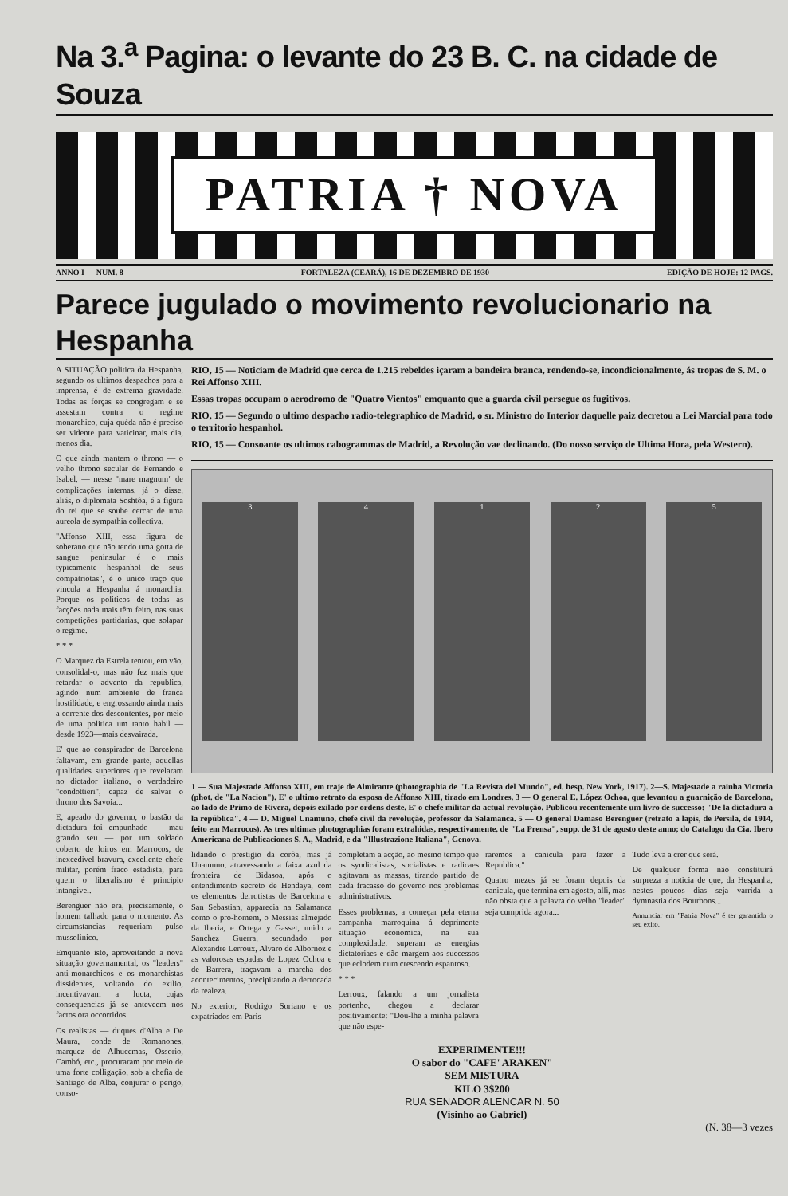Na 3.<sup>a</sup> Pagina: o levante do 23 B. C. na cidade de Souza
PATRIA † NOVA
ANNO I — NUM. 8 FORTALEZA (CEARÁ), 16 DE DEZEMBRO DE 1930 EDIÇÃO DE HOJE: 12 PAGS.
Parece jugulado o movimento revolucionario na Hespanha
A SITUAÇÃO politica da Hespanha, segundo os ultimos despachos para a imprensa, é de extrema gravidade. Todas as forças se congregam e se assestam contra o regime monarchico, cuja quéda não é preciso ser vidente para vaticinar, mais dia, menos dia.
O que ainda mantem o throno — o velho throno secular de Fernando e Isabel, — nesse "mare magnum" de complicações internas, já o disse, aliás, o diplomata Soshtôa, é a figura do rei que se soube cercar de uma aureola de sympathia collectiva.
"Affonso XIII, essa figura de soberano que não tendo uma gotta de sangue peninsular é o mais typicamente hespanhol de seus compatriotas", é o unico traço que vincula a Hespanha á monarchia. Porque os politicos de todas as facções nada mais têm feito, nas suas competições partidarias, que solapar o regime.
* * *
O Marquez da Estrela tentou, em vão, consolidal-o, mas não fez mais que retardar o advento da republica, agindo num ambiente de franca hostilidade, e engrossando ainda mais a corrente dos descontentes, por meio de uma politica um tanto habil — desde 1923—mais desvairada.
E' que ao conspirador de Barcelona faltavam, em grande parte, aquellas qualidades superiores que revelaram no dictador italiano, o verdadeiro "condottieri", capaz de salvar o throno dos Savoia...
E, apeado do governo, o bastão da dictadura foi empunhado — mau grando seu — por um soldado coberto de loiros em Marrocos, de inexcedivel bravura, excellente chefe militar, porém fraco estadista, para quem o liberalismo é principio intangivel.
Berenguer não era, precisamente, o homem talhado para o momento. As circumstancias requeriam pulso mussolinico.
Emquanto isto, aproveitando a nova situação governamental, os "leaders" anti-monarchicos e os monarchistas dissidentes, voltando do exilio, incentivavam a lucta, cujas consequencias já se anteveem nos factos ora occorridos.
Os realistas — duques d'Alba e De Maura, conde de Romanones, marquez de Alhucemas, Ossorio, Cambó, etc., procuraram por meio de uma forte colligação, sob a chefia de Santiago de Alba, conjurar o perigo, conso-
RIO, 15 — Noticiam de Madrid que cerca de 1.215 rebeldes içaram a bandeira branca, rendendo-se, incondicionalmente, ás tropas de S. M. o Rei Affonso XIII.
Essas tropas occupam o aerodromo de "Quatro Vientos" emquanto que a guarda civil persegue os fugitivos.
RIO, 15 — Segundo o ultimo despacho radio-telegraphico de Madrid, o sr. Ministro do Interior daquelle paiz decretou a Lei Marcial para todo o territorio hespanhol.
RIO, 15 — Consoante os ultimos cabogrammas de Madrid, a Revolução vae declinando. (Do nosso serviço de Ultima Hora, pela Western).
3 4 1 2 5
1 — Sua Majestade Affonso XIII, em traje de Almirante (photographia de "La Revista del Mundo", ed. hesp. New York, 1917). 2—S. Majestade a rainha Victoria (phot. de "La Nacion"). E' o ultimo retrato da esposa de Affonso XIII, tirado em Londres. 3 — O general E. López Ochoa, que levantou a guarnição de Barcelona, ao lado de Primo de Rivera, depois exilado por ordens deste. E' o chefe militar da actual revolução. Publicou recentemente um livro de successo: "De la dictadura a la república". 4 — D. Miguel Unamuno, chefe civil da revolução, professor da Salamanca. 5 — O general Damaso Berenguer (retrato a lapis, de Persila, de 1914, feito em Marrocos). As tres ultimas photographias foram extrahidas, respectivamente, de "La Prensa", supp. de 31 de agosto deste anno; do Catalogo da Cia. Ibero Americana de Publicaciones S. A., Madrid, e da "Illustrazione Italiana", Genova.
lidando o prestigio da corôa, mas já Unamuno, atravessando a faixa azul da fronteira de Bidasoa, após o entendimento secreto de Hendaya, com os elementos derrotistas de Barcelona e San Sebastian, apparecia na Salamanca como o pro-homem, o Messias almejado da Iberia, e Ortega y Gasset, unido a Sanchez Guerra, secundado por Alexandre Lerroux, Alvaro de Albornoz e as valorosas espadas de Lopez Ochoa e de Barrera, traçavam a marcha dos acontecimentos, precipitando a derrocada da realeza.
No exterior, Rodrigo Soriano e os expatriados em Paris
completam a acção, ao mesmo tempo que os syndicalistas, socialistas e radicaes agitavam as massas, tirando partido de cada fracasso do governo nos problemas administrativos.
Esses problemas, a começar pela eterna campanha marroquina á deprimente situação economica, na sua complexidade, superam as energias dictatoriaes e dão margem aos successos que eclodem num crescendo espantoso.
* * *
Lerroux, falando a um jornalista portenho, chegou a declarar positivamente: "Dou-lhe a minha palavra que não espe-
raremos a canicula para fazer a Republica."
Quatro mezes já se foram depois da canicula, que termina em agosto, alli, mas não obsta que a palavra do velho "leader" seja cumprida agora...
Tudo leva a crer que será.
De qualquer forma não constituirá surpreza a noticia de que, da Hespanha, nestes poucos dias seja varrida a dymnastia dos Bourbons...
Annunciar em "Patria Nova" é ter garantido o seu exito.
EXPERIMENTE!!!
O sabor do "CAFE' ARAKEN"
SEM MISTURA
KILO 3$200
RUA SENADOR ALENCAR N. 50
(Visinho ao Gabriel)
(N. 38—3 vezes